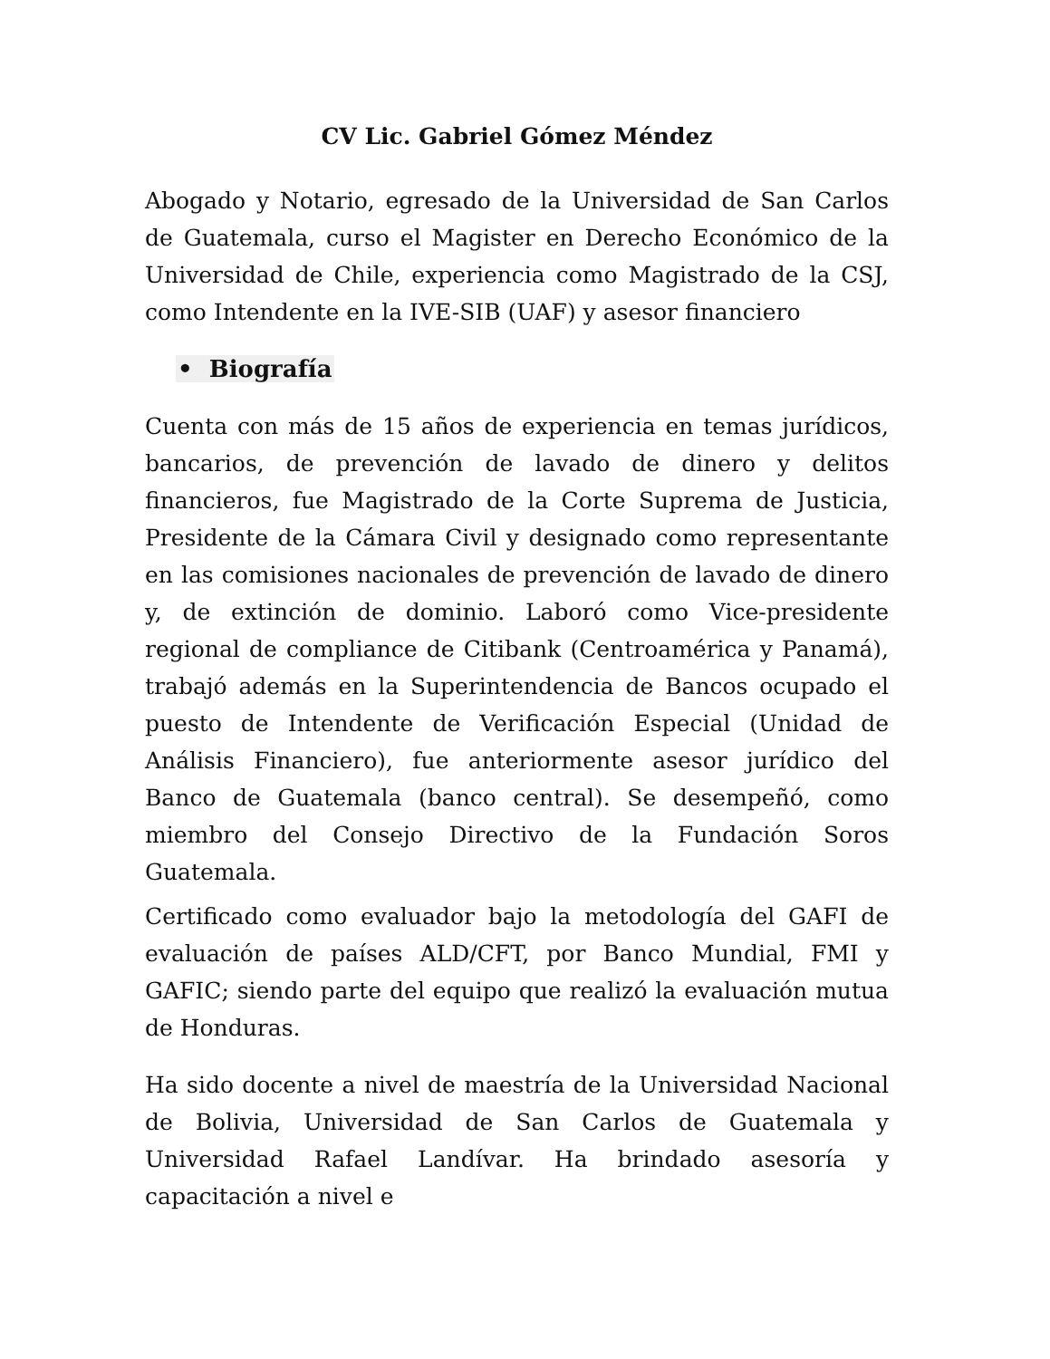CV Lic. Gabriel Gómez Méndez
Abogado y Notario, egresado de la Universidad de San Carlos de Guatemala, curso el Magister en Derecho Económico de la Universidad de Chile, experiencia como Magistrado de la CSJ, como Intendente en la IVE-SIB (UAF) y asesor financiero
• Biografía
Cuenta con más de 15 años de experiencia en temas jurídicos, bancarios, de prevención de lavado de dinero y delitos financieros, fue Magistrado de la Corte Suprema de Justicia, Presidente de la Cámara Civil y designado como representante en las comisiones nacionales de prevención de lavado de dinero y, de extinción de dominio. Laboró como Vice-presidente regional de compliance de Citibank (Centroamérica y Panamá), trabajó además en la Superintendencia de Bancos ocupado el puesto de Intendente de Verificación Especial (Unidad de Análisis Financiero), fue anteriormente asesor jurídico del Banco de Guatemala (banco central). Se desempeñó, como miembro del Consejo Directivo de la Fundación Soros Guatemala.
Certificado como evaluador bajo la metodología del GAFI de evaluación de países ALD/CFT, por Banco Mundial, FMI y GAFIC; siendo parte del equipo que realizó la evaluación mutua de Honduras.
Ha sido docente a nivel de maestría de la Universidad Nacional de Bolivia, Universidad de San Carlos de Guatemala y Universidad Rafael Landívar. Ha brindado asesoría y capacitación a nivel e